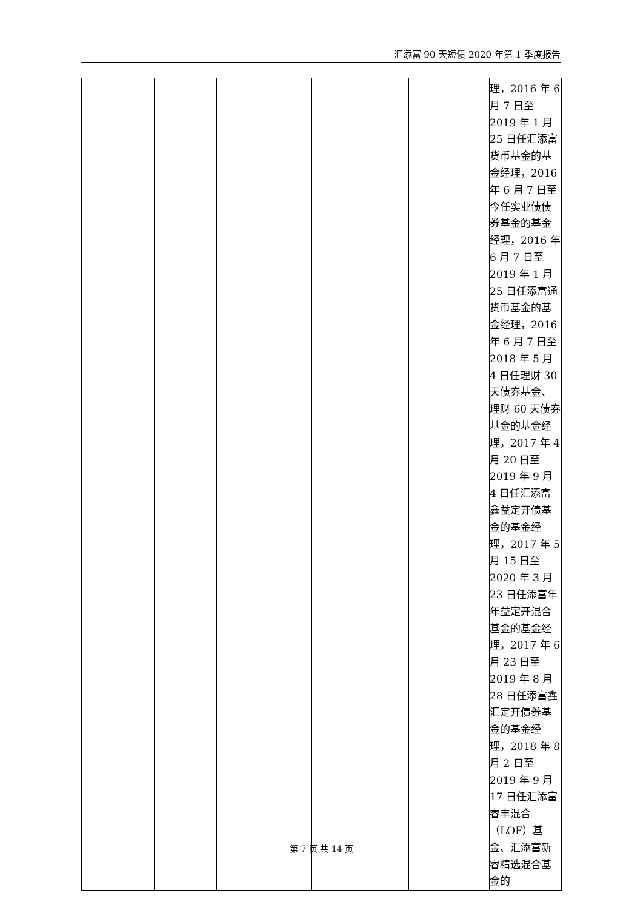汇添富 90 天短债 2020 年第 1 季度报告
| | | | | | 理，2016 年 6 月 7 日至 2019 年 1 月 25 日任汇添富货币基金的基金经理，2016 年 6 月 7 日至今任实业债债券基金的基金经理，2016 年 6 月 7 日至 2019 年 1 月 25 日任添富通货币基金的基金经理，2016 年 6 月 7 日至 2018 年 5 月 4 日任理财 30 天债券基金、理财 60 天债券基金的基金经理，2017 年 4 月 20 日至 2019 年 9 月 4 日任汇添富鑫益定开债基金的基金经理，2017 年 5 月 15 日至 2020 年 3 月 23 日任添富年年益定开混合基金的基金经理，2017 年 6 月 23 日至 2019 年 8 月 28 日任添富鑫汇定开债券基金的基金经理，2018 年 8 月 2 日至 2019 年 9 月 17 日任汇添富睿丰混合（LOF）基金、汇添富新睿精选混合基金的 |
第 7 页 共 14 页